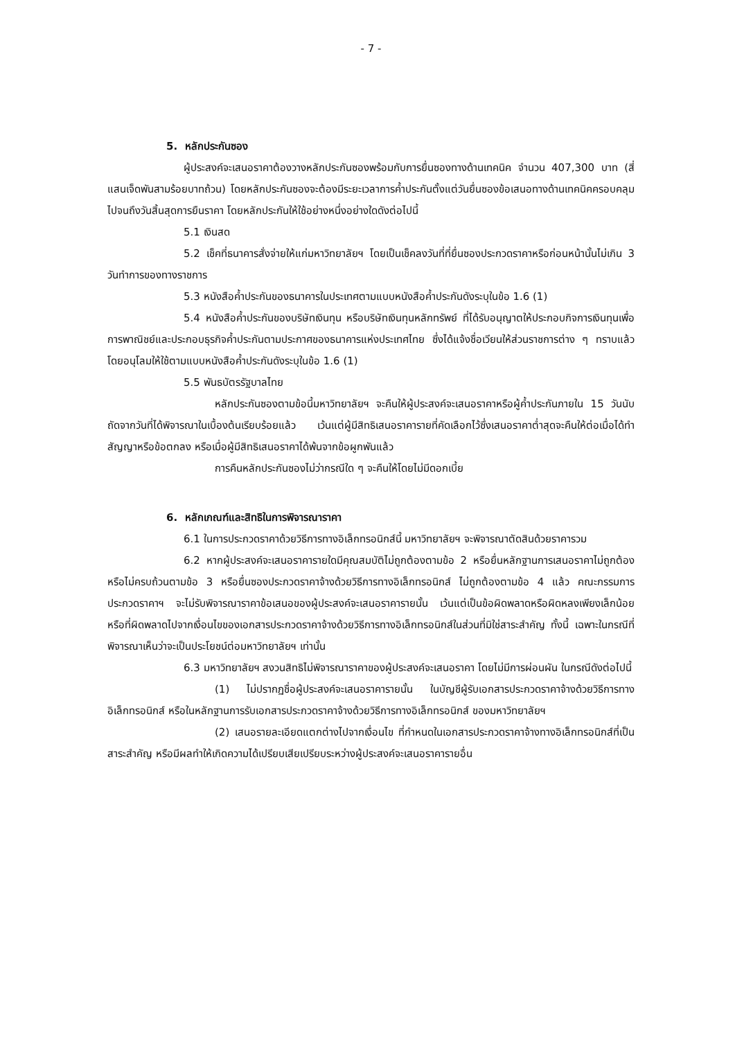- 7 -
5. หลักประกันซอง
ผู้ประสงค์จะเสนอราคาต้องวางหลักประกันซองพร้อมกับการยื่นซองทางด้านเทคนิค จำนวน 407,300 บาท (สี่แสนเจ็ดพันสามร้อยบาทถ้วน) โดยหลักประกันซองจะต้องมีระยะเวลาการค้ำประกันตั้งแต่วันยื่นซองข้อเสนอทางด้านเทคนิคครอบคลุมไปจนถึงวันสิ้นสุดการยืนราคา โดยหลักประกันให้ใช้อย่างหนึ่งอย่างใดดังต่อไปนี้
5.1 เงินสด
5.2 เช็คที่ธนาคารสั่งจ่ายให้แก่มหาวิทยาลัยฯ โดยเป็นเช็คลงวันที่ที่ยื่นซองประกวดราคาหรือก่อนหน้านั้นไม่เกิน 3 วันทำการของทางราชการ
5.3 หนังสือค้ำประกันของธนาคารในประเทศตามแบบหนังสือค้ำประกันดังระบุในข้อ 1.6 (1)
5.4 หนังสือค้ำประกันของบริษัทเงินทุน หรือบริษัทเงินทุนหลักทรัพย์ ที่ได้รับอนุญาตให้ประกอบกิจการเงินทุนเพื่อการพาณิชย์และประกอบธุรกิจค้ำประกันตามประกาศของธนาคารแห่งประเทศไทย ซึ่งได้แจ้งชื่อเวียนให้ส่วนราชการต่าง ๆ ทราบแล้ว โดยอนุโลมให้ใช้ตามแบบหนังสือค้ำประกันดังระบุในข้อ 1.6 (1)
5.5 พันธบัตรรัฐบาลไทย
หลักประกันซองตามข้อนี้มหาวิทยาลัยฯ จะคืนให้ผู้ประสงค์จะเสนอราคาหรือผู้ค้ำประกันภายใน 15 วันนับถัดจากวันที่ได้พิจารณาในเบื้องต้นเรียบร้อยแล้ว เว้นแต่ผู้มีสิทธิเสนอราคารายที่คัดเลือกไว้ซึ่งเสนอราคาต่ำสุดจะคืนให้ต่อเมื่อได้ทำสัญญาหรือข้อตกลง หรือเมื่อผู้มีสิทธิเสนอราคาได้พ้นจากข้อผูกพันแล้ว
การคืนหลักประกันซองไม่ว่ากรณีใด ๆ จะคืนให้โดยไม่มีดอกเบี้ย
6. หลักเกณฑ์และสิทธิในการพิจารณาราคา
6.1 ในการประกวดราคาด้วยวิธีการทางอิเล็กทรอนิกส์นี้ มหาวิทยาลัยฯ จะพิจารณาตัดสินด้วยราคารวม
6.2 หากผู้ประสงค์จะเสนอราคารายใดมีคุณสมบัติไม่ถูกต้องตามข้อ 2 หรือยื่นหลักฐานการเสนอราคาไม่ถูกต้องหรือไม่ครบถ้วนตามข้อ 3 หรือยื่นซองประกวดราคาจ้างด้วยวิธีการทางอิเล็กทรอนิกส์ ไม่ถูกต้องตามข้อ 4 แล้ว คณะกรรมการประกวดราคาฯ จะไม่รับพิจารณาราคาข้อเสนอของผู้ประสงค์จะเสนอราคารายนั้น เว้นแต่เป็นข้อผิดพลาดหรือผิดหลงเพียงเล็กน้อย หรือที่ผิดพลาดไปจากเงื่อนไขของเอกสารประกวดราคาจ้างด้วยวิธีการทางอิเล็กทรอนิกส์ในส่วนที่มิใช่สาระสำคัญ ทั้งนี้ เฉพาะในกรณีที่พิจารณาเห็นว่าจะเป็นประโยชน์ต่อมหาวิทยาลัยฯ เท่านั้น
6.3 มหาวิทยาลัยฯ สงวนสิทธิไม่พิจารณาราคาของผู้ประสงค์จะเสนอราคา โดยไม่มีการผ่อนผัน ในกรณีดังต่อไปนี้
(1) ไม่ปรากฏชื่อผู้ประสงค์จะเสนอราคารายนั้น ในบัญชีผู้รับเอกสารประกวดราคาจ้างด้วยวิธีการทางอิเล็กทรอนิกส์ หรือในหลักฐานการรับเอกสารประกวดราคาจ้างด้วยวิธีการทางอิเล็กทรอนิกส์ ของมหาวิทยาลัยฯ
(2) เสนอรายละเอียดแตกต่างไปจากเงื่อนไข ที่กำหนดในเอกสารประกวดราคาจ้างทางอิเล็กทรอนิกส์ที่เป็นสาระสำคัญ หรือมีผลทำให้เกิดความได้เปรียบเสียเปรียบระหว่างผู้ประสงค์จะเสนอราคารายอื่น